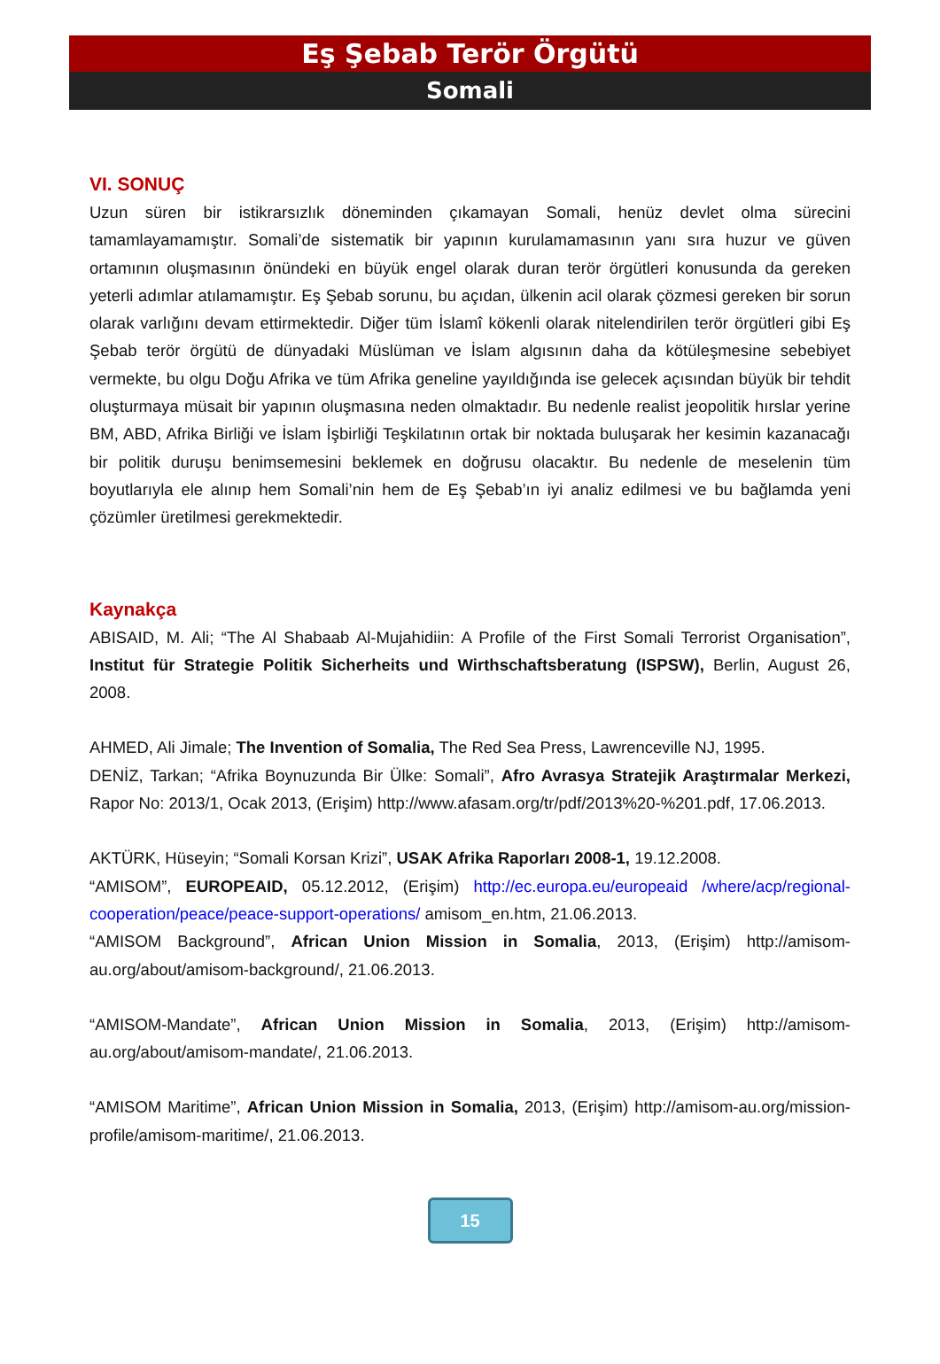Eş Şebab Terör Örgütü
Somali
VI. SONUÇ
Uzun süren bir istikrarsızlık döneminden çıkamayan Somali, henüz devlet olma sürecini tamamlayamamıştır. Somali’de sistematik bir yapının kurulamamasının yanı sıra huzur ve güven ortamının oluşmasının önündeki en büyük engel olarak duran terör örgütleri konusunda da gereken yeterli adımlar atılamamıştır. Eş Şebab sorunu, bu açıdan, ülkenin acil olarak çözmesi gereken bir sorun olarak varlığını devam ettirmektedir. Diğer tüm İslamî kökenli olarak nitelendirilen terör örgütleri gibi Eş Şebab terör örgütü de dünyadaki Müslüman ve İslam algısının daha da kötüleşmesine sebebiyet vermekte, bu olgu Doğu Afrika ve tüm Afrika geneline yayıldığında ise gelecek açısından büyük bir tehdit oluşturmaya müsait bir yapının oluşmasına neden olmaktadır. Bu nedenle realist jeopolitik hırslar yerine BM, ABD, Afrika Birliği ve İslam İşbirliği Teşkilatının ortak bir noktada buluşarak her kesimin kazanacağı bir politik duruşu benimsemesini beklemek en doğrusu olacaktır. Bu nedenle de meselenin tüm boyutlarıyla ele alınıp hem Somali’nin hem de Eş Şebab’ın iyi analiz edilmesi ve bu bağlamda yeni çözümler üretilmesi gerekmektedir.
Kaynakça
ABISAID, M. Ali; “The Al Shabaab Al-Mujahidiin: A Profile of the First Somali Terrorist Organisation”, Institut für Strategie Politik Sicherheits und Wirthschaftsberatung (ISPSW), Berlin, August 26, 2008.
AHMED, Ali Jimale; The Invention of Somalia, The Red Sea Press, Lawrenceville NJ, 1995.
DENİZ, Tarkan; “Afrika Boynuzunda Bir Ülke: Somali”, Afro Avrasya Stratejik Araştırmalar Merkezi, Rapor No: 2013/1, Ocak 2013, (Erişim) http://www.afasam.org/tr/pdf/2013%20-%201.pdf, 17.06.2013.
AKTÜRK, Hüseyin; “Somali Korsan Krizi”, USAK Afrika Raporları 2008-1, 19.12.2008.
“AMISOM”, EUROPEAID, 05.12.2012, (Erişim) http://ec.europa.eu/europeaid /where/acp/regional-cooperation/peace/peace-support-operations/ amisom_en.htm, 21.06.2013.
“AMISOM Background”, African Union Mission in Somalia, 2013, (Erişim) http://amisom-au.org/about/amisom-background/, 21.06.2013.
“AMISOM-Mandate”, African Union Mission in Somalia, 2013, (Erişim) http://amisom-au.org/about/amisom-mandate/, 21.06.2013.
“AMISOM Maritime”, African Union Mission in Somalia, 2013, (Erişim) http://amisom-au.org/mission-profile/amisom-maritime/, 21.06.2013.
15